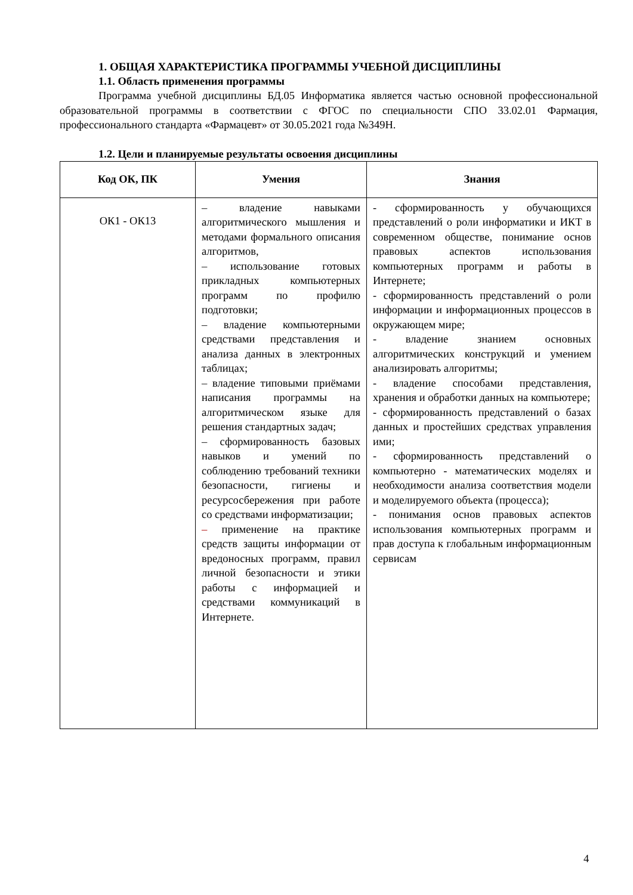1. ОБЩАЯ ХАРАКТЕРИСТИКА ПРОГРАММЫ УЧЕБНОЙ ДИСЦИПЛИНЫ
1.1. Область применения программы
Программа учебной дисциплины БД.05 Информатика является частью основной профессиональной образовательной программы в соответствии с ФГОС по специальности СПО 33.02.01 Фармация, профессионального стандарта «Фармацевт» от 30.05.2021 года №349Н.
1.2. Цели и планируемые результаты освоения дисциплины
| Код ОК, ПК | Умения | Знания |
| --- | --- | --- |
| ОК1 - ОК13 | – владение навыками алгоритмического мышления и методами формального описания алгоритмов, – использование готовых прикладных компьютерных программ по профилю подготовки; – владение компьютерными средствами представления и анализа данных в электронных таблицах; – владение типовыми приёмами написания программы на алгоритмическом языке для решения стандартных задач; – сформированность базовых навыков и умений по соблюдению требований техники безопасности, гигиены и ресурсосбережения при работе со средствами информатизации; – применение на практике средств защиты информации от вредоносных программ, правил личной безопасности и этики работы с информацией и средствами коммуникаций в Интернете. | - сформированность у обучающихся представлений о роли информатики и ИКТ в современном обществе, понимание основ правовых аспектов использования компьютерных программ и работы в Интернете; - сформированность представлений о роли информации и информационных процессов в окружающем мире; - владение знанием основных алгоритмических конструкций и умением анализировать алгоритмы; - владение способами представления, хранения и обработки данных на компьютере; - сформированность представлений о базах данных и простейших средствах управления ими; - сформированность представлений о компьютерно - математических моделях и необходимости анализа соответствия модели и моделируемого объекта (процесса); - понимания основ правовых аспектов использования компьютерных программ и прав доступа к глобальным информационным сервисам |
4